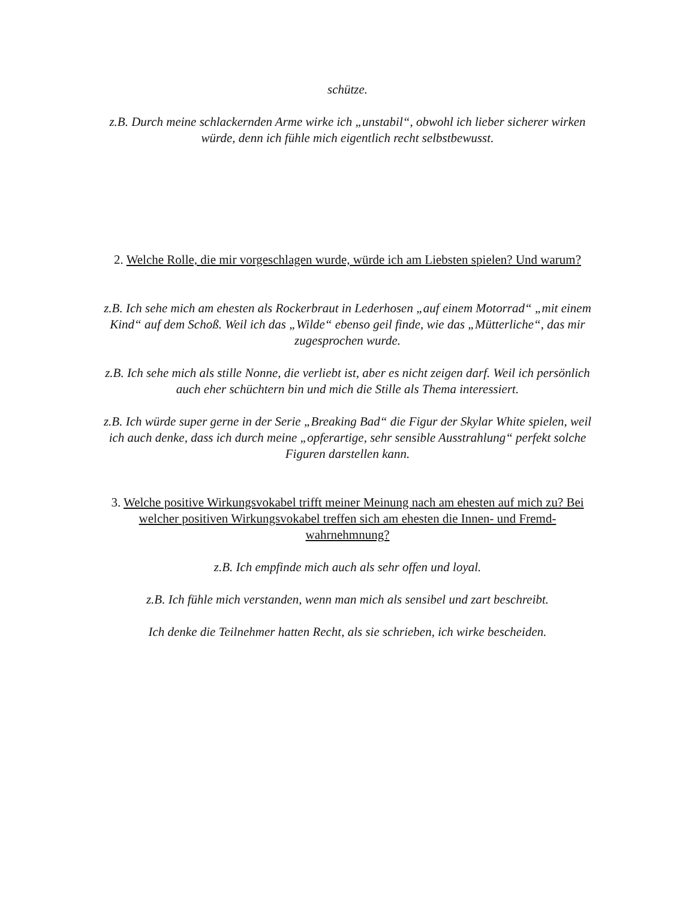schütze.
z.B. Durch meine schlackernden Arme wirke ich „unstabil“, obwohl ich lieber sicherer wirken würde, denn ich fühle mich eigentlich recht selbstbewusst.
2. Welche Rolle, die mir vorgeschlagen wurde, würde ich am Liebsten spielen? Und warum?
z.B. Ich sehe mich am ehesten als Rockerbraut in Lederhosen „auf einem Motorrad“ „mit einem Kind“ auf dem Schoß. Weil ich das „Wilde“ ebenso geil finde, wie das „Mütterliche“, das mir zugesprochen wurde.
z.B. Ich sehe mich als stille Nonne, die verliebt ist, aber es nicht zeigen darf. Weil ich persönlich auch eher schüchtern bin und mich die Stille als Thema interessiert.
z.B. Ich würde super gerne in der Serie „Breaking Bad“ die Figur der Skylar White spielen, weil ich auch denke, dass ich durch meine „opferartige, sehr sensible Ausstrahlung“ perfekt solche Figuren darstellen kann.
3. Welche positive Wirkungsvokabel trifft meiner Meinung nach am ehesten auf mich zu? Bei welcher positiven Wirkungsvokabel treffen sich am ehesten die Innen- und Fremd-wahrnehmnung?
z.B. Ich empfinde mich auch als sehr offen und loyal.
z.B. Ich fühle mich verstanden, wenn man mich als sensibel und zart beschreibt.
Ich denke die Teilnehmer hatten Recht, als sie schrieben, ich wirke bescheiden.